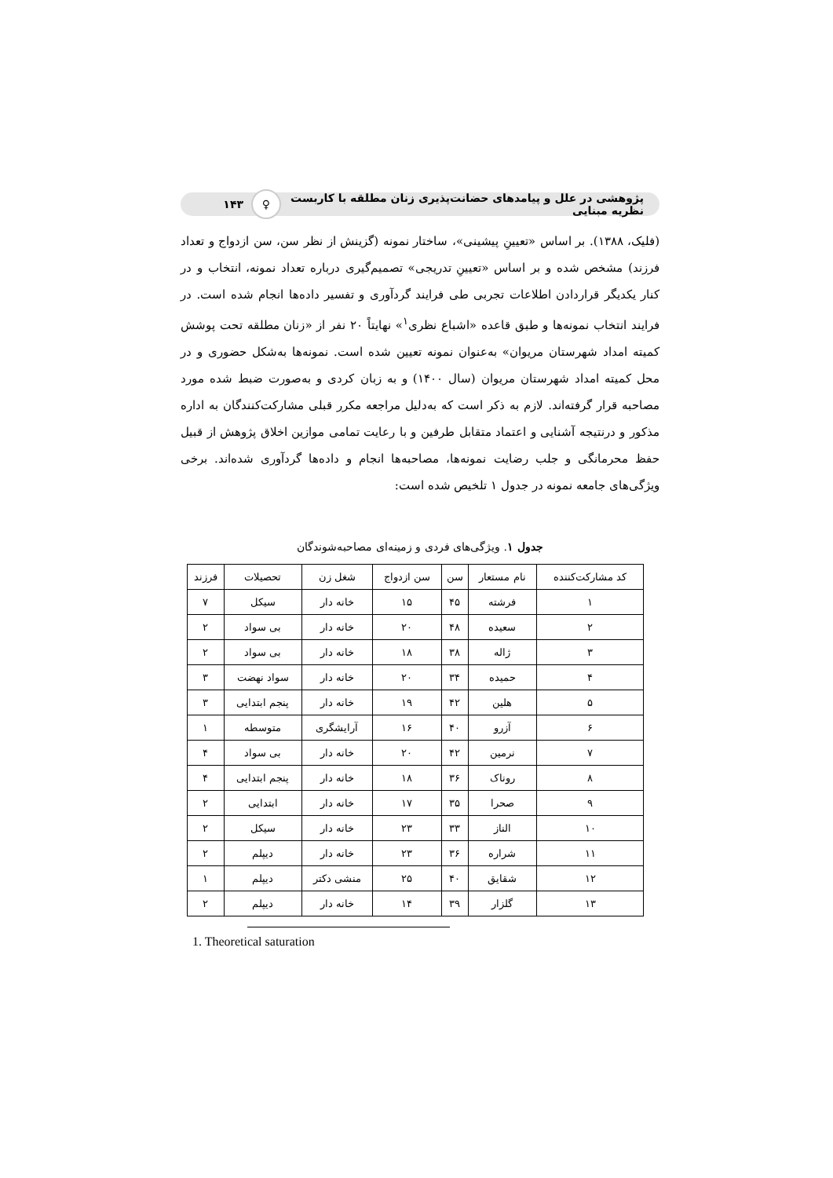پژوهشی در علل و پیامدهای حضانت‌پذیری زنان مطلقه با کاربست نظریه مبنایی
♀
۱۴۳
(فلیک، ۱۳۸۸). بر اساس «تعیینِ پیشینی»، ساختار نمونه (گزینش از نظر سن، سن ازدواج و تعداد فرزند) مشخص شده و بر اساس «تعیینِ تدریجی» تصمیم‌گیری درباره تعداد نمونه، انتخاب و در کنار یکدیگر قراردادن اطلاعات تجربی طی فرایند گردآوری و تفسیر داده‌ها انجام شده است. در فرایند انتخاب نمونه‌ها و طبق قاعده «اشباع نظری<sup>۱</sup>» نهایتاً ۲۰ نفر از «زنان مطلقه تحت پوشش کمیته امداد شهرستان مریوان» به‌عنوان نمونه تعیین شده است. نمونه‌ها به‌شکل حضوری و در محل کمیته امداد شهرستان مریوان (سال ۱۴۰۰) و به زبان کردی و به‌صورت ضبط شده مورد مصاحبه قرار گرفته‌اند. لازم به ذکر است که به‌دلیل مراجعه مکرر قبلی مشارکت‌کنندگان به اداره مذکور و درنتیجه آشنایی و اعتماد متقابل طرفین و با رعایت تمامی موازین اخلاق پژوهش از قبیل حفظ محرمانگی و جلب رضایت نمونه‌ها، مصاحبه‌ها انجام و داده‌ها گردآوری شده‌اند. برخی ویژگی‌های جامعه نمونه در جدول ۱ تلخیص شده است:
جدول ۱. ویژگی‌های فردی و زمینه‌ای مصاحبه‌شوندگان
| کد مشارکت‌کننده | نام مستعار | سن | سن ازدواج | شغل زن | تحصیلات | فرزند |
| --- | --- | --- | --- | --- | --- | --- |
| ۱ | فرشته | ۴۵ | ۱۵ | خانه دار | سیکل | ۷ |
| ۲ | سعیده | ۴۸ | ۲۰ | خانه دار | بی سواد | ۲ |
| ۳ | ژاله | ۳۸ | ۱۸ | خانه دار | بی سواد | ۲ |
| ۴ | حمیده | ۳۴ | ۲۰ | خانه دار | سواد نهضت | ۳ |
| ۵ | هلین | ۴۲ | ۱۹ | خانه دار | پنجم ابتدایی | ۳ |
| ۶ | آزرو | ۴۰ | ۱۶ | آرایشگری | متوسطه | ۱ |
| ۷ | نرمین | ۴۲ | ۲۰ | خانه دار | بی سواد | ۴ |
| ۸ | روناک | ۳۶ | ۱۸ | خانه دار | پنجم ابتدایی | ۴ |
| ۹ | صحرا | ۳۵ | ۱۷ | خانه دار | ابتدایی | ۲ |
| ۱۰ | الناز | ۳۳ | ۲۳ | خانه دار | سیکل | ۲ |
| ۱۱ | شراره | ۳۶ | ۲۳ | خانه دار | دیپلم | ۲ |
| ۱۲ | شقایق | ۴۰ | ۲۵ | منشی دکتر | دیپلم | ۱ |
| ۱۳ | گلزار | ۳۹ | ۱۴ | خانه دار | دیپلم | ۲ |
1. Theoretical saturation